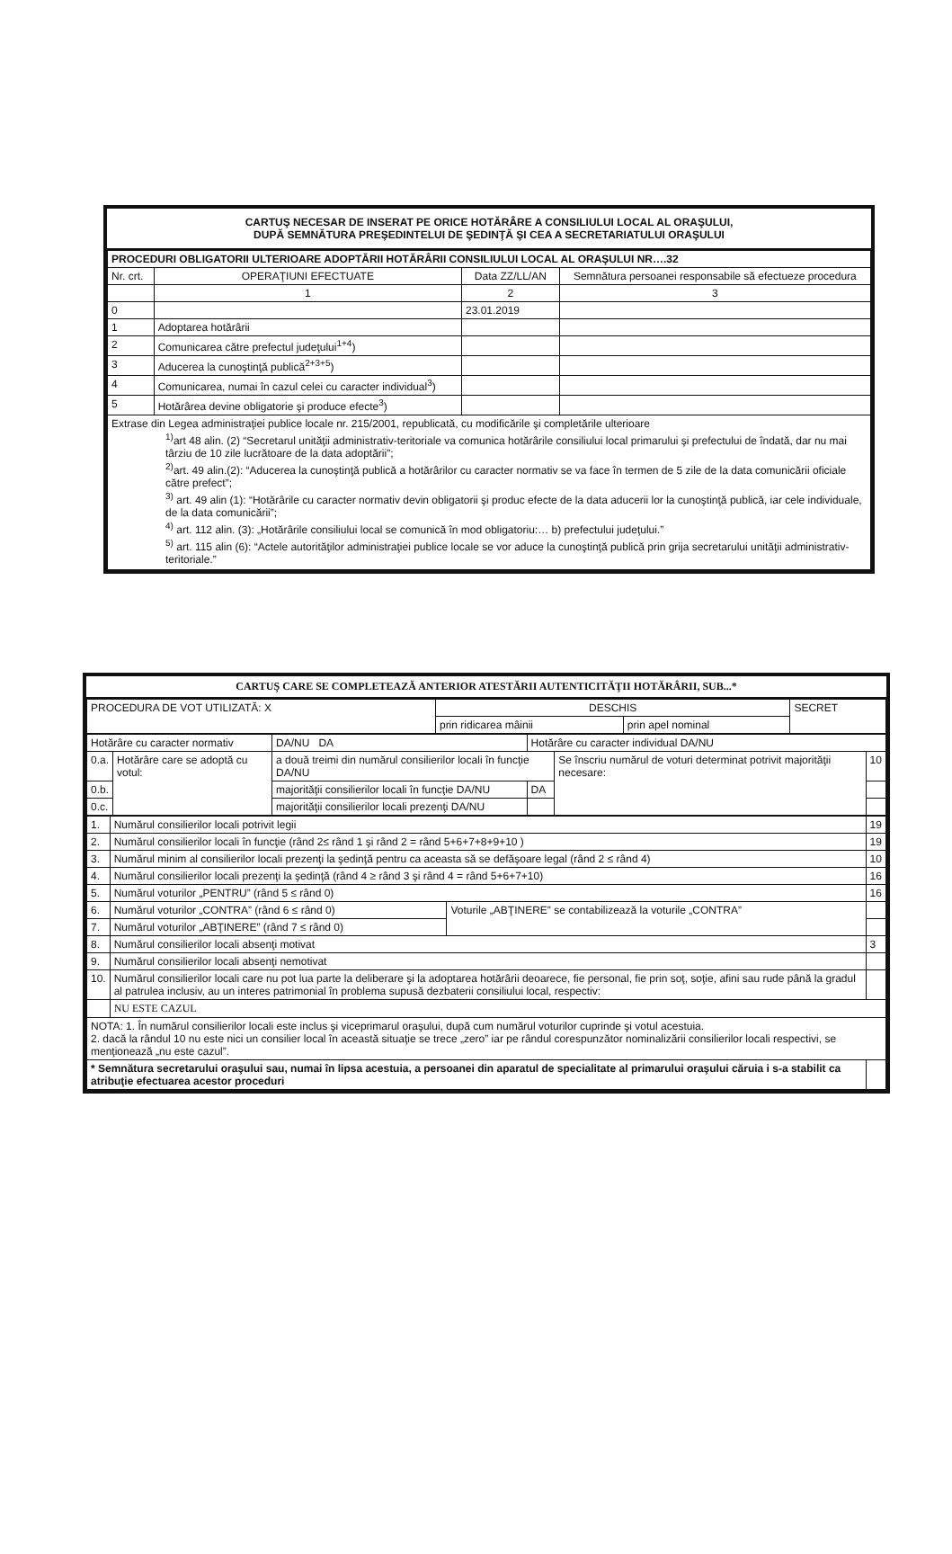CARTUŞ NECESAR DE INSERAT PE ORICE HOTĂRÂRE A CONSILIULUI LOCAL AL ORAŞULUI,
DUPĂ SEMNĂTURA PREŞEDINTELUI DE ŞEDINŢĂ ŞI CEA A SECRETARIATULUI ORAŞULUI
| PROCEDURI OBLIGATORII ULTERIOARE ADOPTĂRII HOTĂRÂRII CONSILIULUI LOCAL AL ORAŞULUI NR….32 | | | |
| --- | --- | --- | --- |
| Nr. crt. | OPERAŢIUNI EFECTUATE | Data ZZ/LL/AN | Semnătura persoanei responsabile să efectueze procedura |
| | 1 | 2 | 3 |
| 0 | | 23.01.2019 | |
| 1 | Adoptarea hotărârii | | |
| 2 | Comunicarea către prefectul judeţului<sup>1+4</sup>) | | |
| 3 | Aducerea la cunoştinţă publică<sup>2+3+5</sup>) | | |
| 4 | Comunicarea, numai în cazul celei cu caracter individual<sup>3</sup>) | | |
| 5 | Hotărârea devine obligatorie şi produce efecte<sup>3</sup>) | | |
| Extrase din Legea administraţiei publice locale nr. 215/2001, republicată, cu modificările şi completările ulterioare <sup>1)</sup> art 48 alin. (2) “Secretarul unităţii administrativ-teritoriale va comunica hotărârile consiliului local primarului şi prefectului de îndată, dar nu mai târziu de 10 zile lucrătoare de la data adoptării”; <sup>2)</sup> art. 49 alin.(2): “Aducerea la cunoştinţă publică a hotărârilor cu caracter normativ se va face în termen de 5 zile de la data comunicării oficiale către prefect”; <sup>3)</sup> art. 49 alin (1): “Hotărârile cu caracter normativ devin obligatorii şi produc efecte de la data aducerii lor la cunoştinţă publică, iar cele individuale, de la data comunicării”; <sup>4)</sup> art. 112 alin. (3): „Hotărârile consiliului local se comunică în mod obligatoriu:… b) prefectului judeţului.” <sup>5)</sup> art. 115 alin (6): “Actele autorităţilor administraţiei publice locale se vor aduce la cunoştinţă publică prin grija secretarului unităţii administrativ-teritoriale.” | | | |
CARTUŞ CARE SE COMPLETEAZĂ ANTERIOR ATESTĂRII AUTENTICITĂŢII HOTĂRÂRII, SUB...*
| PROCEDURA DE VOT UTILIZATĂ: X | DESCHIS | | SECRET |
| | prin ridicarea mâinii | prin apel nominal | |
| Hotărâre cu caracter normativ | | DA/NU DA | Hotărâre cu caracter individual DA/NU | | |
| 0.a. | Hotărâre care se adoptă cu votul: | a două treimi din numărul consilierilor locali în funcţie DA/NU | | Se înscriu numărul de voturi determinat potrivit majorităţii necesare: | 10 |
| 0.b. | | majorităţii consilierilor locali în funcţie DA/NU | DA | | |
| 0.c. | | majorităţii consilierilor locali prezenţi DA/NU | | | |
| 1. | Numărul consilierilor locali potrivit legii | | 19 |
| 2. | Numărul consilierilor locali în funcţie (rând 2≤ rând 1 şi rând 2 = rând 5+6+7+8+9+10 ) | | 19 |
| 3. | Numărul minim al consilierilor locali prezenţi la şedinţă pentru ca aceasta să se defăşoare legal (rând 2 ≤ rând 4) | | 10 |
| 4. | Numărul consilierilor locali prezenţi la şedinţă (rând 4 ≥ rând 3 şi rând 4 = rând 5+6+7+10) | | 16 |
| 5. | Numărul voturilor „PENTRU” (rând 5 ≤ rând 0) | | 16 |
| 6. | Numărul voturilor „CONTRA” (rând 6 ≤ rând 0) | Voturile „ABŢINERE” se contabilizează la voturile „CONTRA” | |
| 7. | Numărul voturilor „ABŢINERE” (rând 7 ≤ rând 0) | | |
| 8. | Numărul consilierilor locali absenţi motivat | | 3 |
| 9. | Numărul consilierilor locali absenţi nemotivat | | |
| 10. | Numărul consilierilor locali care nu pot lua parte la deliberare şi la adoptarea hotărârii deoarece, fie personal, fie prin soţ, soţie, afini sau rude până la gradul al patrulea inclusiv, au un interes patrimonial în problema supusă dezbaterii consiliului local, respectiv: | | |
| | NU ESTE CAZUL | | |
| NOTA: 1. În numărul consilierilor locali este inclus şi viceprimarul oraşului, după cum numărul voturilor cuprinde şi votul acestuia. 2. dacă la rândul 10 nu este nici un consilier local în această situaţie se trece „zero” iar pe rândul corespunzător nominalizării consilierilor locali respectivi, se menţionează „nu este cazul”. | | | |
| * Semnătura secretarului oraşului sau, numai în lipsa acestuia, a persoanei din aparatul de specialitate al primarului oraşului căruia i s-a stabilit ca atribuţie efectuarea acestor proceduri | | | |